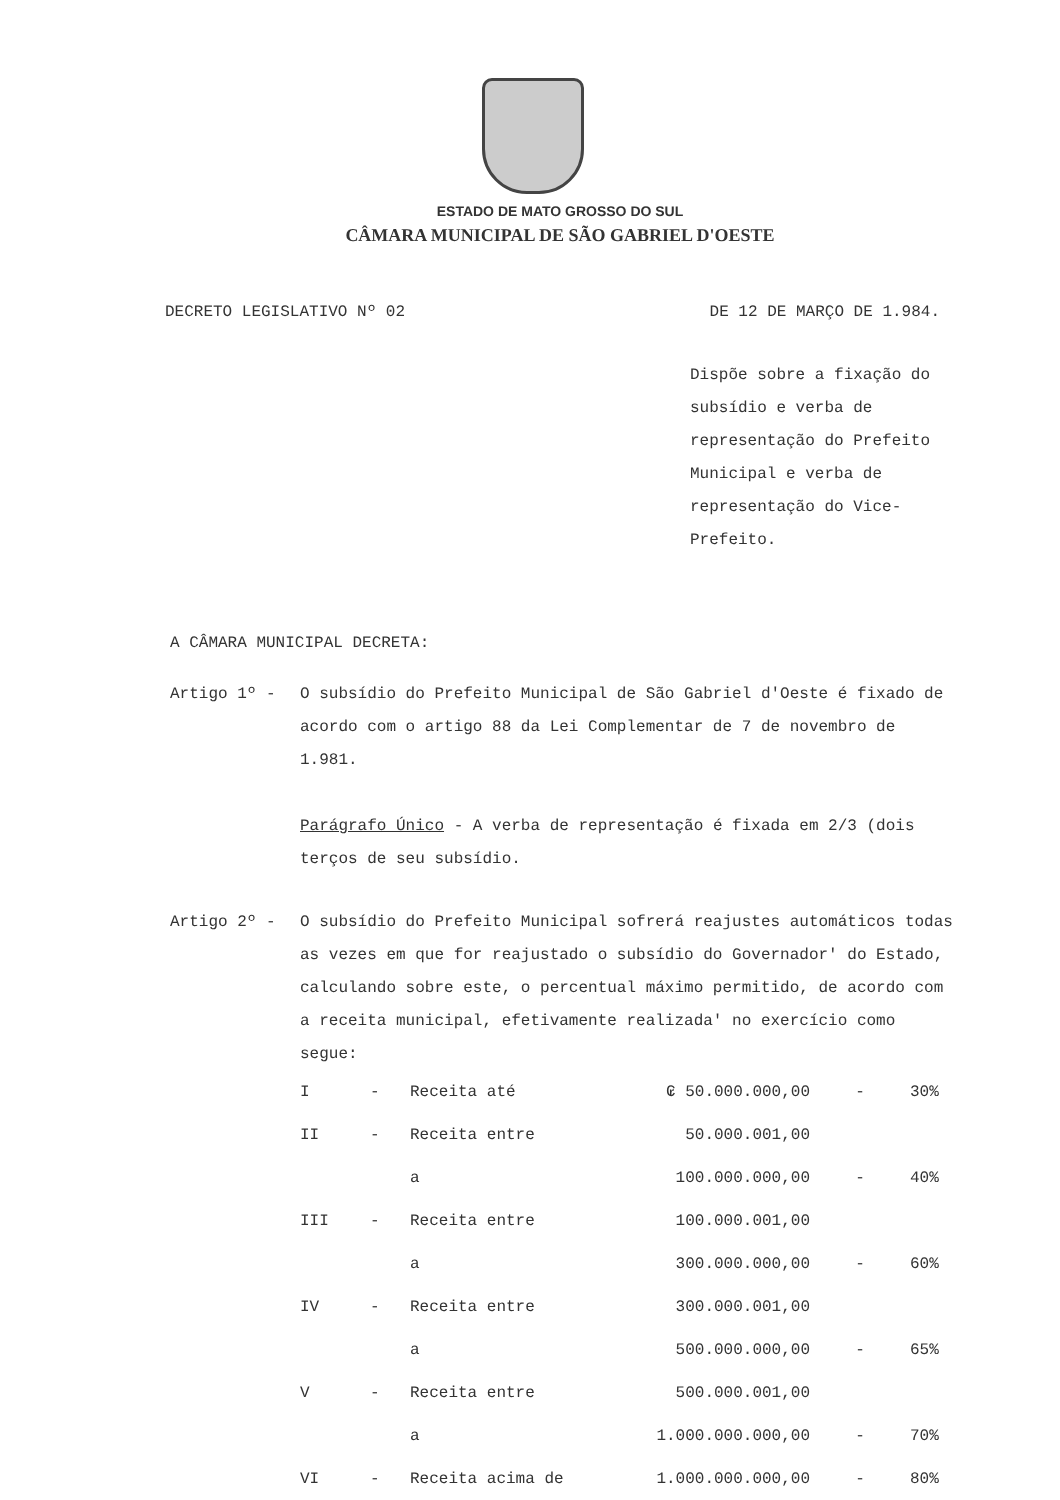ESTADO DE MATO GROSSO DO SUL
CÂMARA MUNICIPAL DE SÃO GABRIEL D'OESTE
DECRETO LEGISLATIVO Nº 02 DE 12 DE MARÇO DE 1.984.
Dispõe sobre a fixação do subsídio e verba de representação do Prefeito Municipal e verba de representação do Vice-Prefeito.
A CÂMARA MUNICIPAL DECRETA:
Artigo 1º - O subsídio do Prefeito Municipal de São Gabriel d'Oeste é fixado de acordo com o artigo 88 da Lei Complementar de 7 de novembro de 1.981.
Parágrafo Único - A verba de representação é fixada em 2/3 (dois terços de seu subsídio.
Artigo 2º - O subsídio do Prefeito Municipal sofrerá reajustes automáticos todas as vezes em que for reajustado o subsídio do Governador' do Estado, calculando sobre este, o percentual máximo permitido, de acordo com a receita municipal, efetivamente realizada' no exercício como segue:
| I | - | Receita até | ₢ 50.000.000,00 | - | 30% |
| II | - | Receita entre | 50.000.001,00 | | |
| | | a | 100.000.000,00 | - | 40% |
| III | - | Receita entre | 100.000.001,00 | | |
| | | a | 300.000.000,00 | - | 60% |
| IV | - | Receita entre | 300.000.001,00 | | |
| | | a | 500.000.000,00 | - | 65% |
| V | - | Receita entre | 500.000.001,00 | | |
| | | a | 1.000.000.000,00 | - | 70% |
| VI | - | Receita acima de | 1.000.000.000,00 | - | 80% |